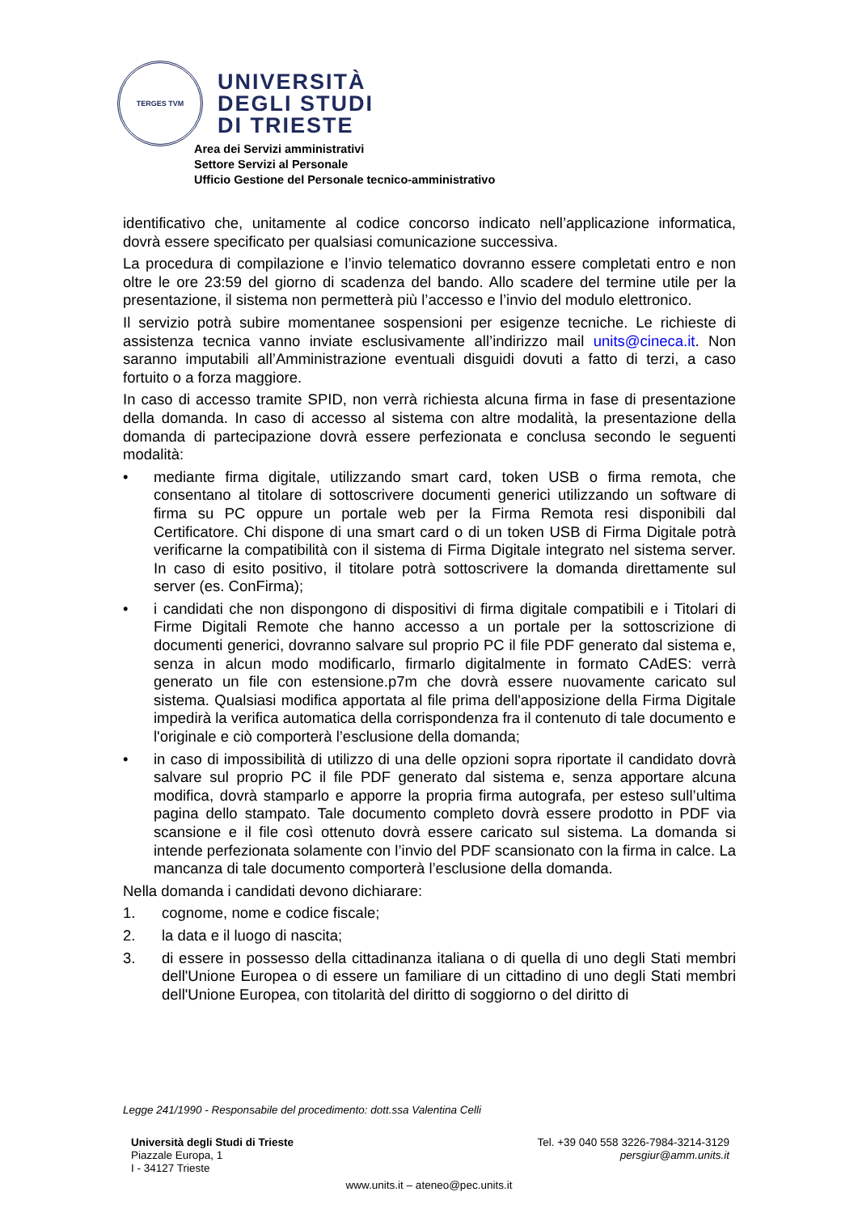TERGES TVM
UNIVERSITÀ
DEGLI STUDI
DI TRIESTE
Area dei Servizi amministrativi
Settore Servizi al Personale
Ufficio Gestione del Personale tecnico-amministrativo
identificativo che, unitamente al codice concorso indicato nell’applicazione informatica, dovrà essere specificato per qualsiasi comunicazione successiva.
La procedura di compilazione e l’invio telematico dovranno essere completati entro e non oltre le ore 23:59 del giorno di scadenza del bando. Allo scadere del termine utile per la presentazione, il sistema non permetterà più l’accesso e l’invio del modulo elettronico.
Il servizio potrà subire momentanee sospensioni per esigenze tecniche. Le richieste di assistenza tecnica vanno inviate esclusivamente all’indirizzo mail units@cineca.it. Non saranno imputabili all’Amministrazione eventuali disguidi dovuti a fatto di terzi, a caso fortuito o a forza maggiore.
In caso di accesso tramite SPID, non verrà richiesta alcuna firma in fase di presentazione della domanda. In caso di accesso al sistema con altre modalità, la presentazione della domanda di partecipazione dovrà essere perfezionata e conclusa secondo le seguenti modalità:
• mediante firma digitale, utilizzando smart card, token USB o firma remota, che consentano al titolare di sottoscrivere documenti generici utilizzando un software di firma su PC oppure un portale web per la Firma Remota resi disponibili dal Certificatore. Chi dispone di una smart card o di un token USB di Firma Digitale potrà verificarne la compatibilità con il sistema di Firma Digitale integrato nel sistema server. In caso di esito positivo, il titolare potrà sottoscrivere la domanda direttamente sul server (es. ConFirma);
• i candidati che non dispongono di dispositivi di firma digitale compatibili e i Titolari di Firme Digitali Remote che hanno accesso a un portale per la sottoscrizione di documenti generici, dovranno salvare sul proprio PC il file PDF generato dal sistema e, senza in alcun modo modificarlo, firmarlo digitalmente in formato CAdES: verrà generato un file con estensione.p7m che dovrà essere nuovamente caricato sul sistema. Qualsiasi modifica apportata al file prima dell'apposizione della Firma Digitale impedirà la verifica automatica della corrispondenza fra il contenuto di tale documento e l'originale e ciò comporterà l’esclusione della domanda;
• in caso di impossibilità di utilizzo di una delle opzioni sopra riportate il candidato dovrà salvare sul proprio PC il file PDF generato dal sistema e, senza apportare alcuna modifica, dovrà stamparlo e apporre la propria firma autografa, per esteso sull’ultima pagina dello stampato. Tale documento completo dovrà essere prodotto in PDF via scansione e il file così ottenuto dovrà essere caricato sul sistema. La domanda si intende perfezionata solamente con l’invio del PDF scansionato con la firma in calce. La mancanza di tale documento comporterà l’esclusione della domanda.
Nella domanda i candidati devono dichiarare:
1. cognome, nome e codice fiscale;
2. la data e il luogo di nascita;
3. di essere in possesso della cittadinanza italiana o di quella di uno degli Stati membri dell'Unione Europea o di essere un familiare di un cittadino di uno degli Stati membri dell'Unione Europea, con titolarità del diritto di soggiorno o del diritto di
Legge 241/1990 - Responsabile del procedimento: dott.ssa Valentina Celli
Università degli Studi di Trieste
Piazzale Europa, 1
I - 34127 Trieste
Tel. +39 040 558 3226-7984-3214-3129
persgiur@amm.units.it
www.units.it – ateneo@pec.units.it